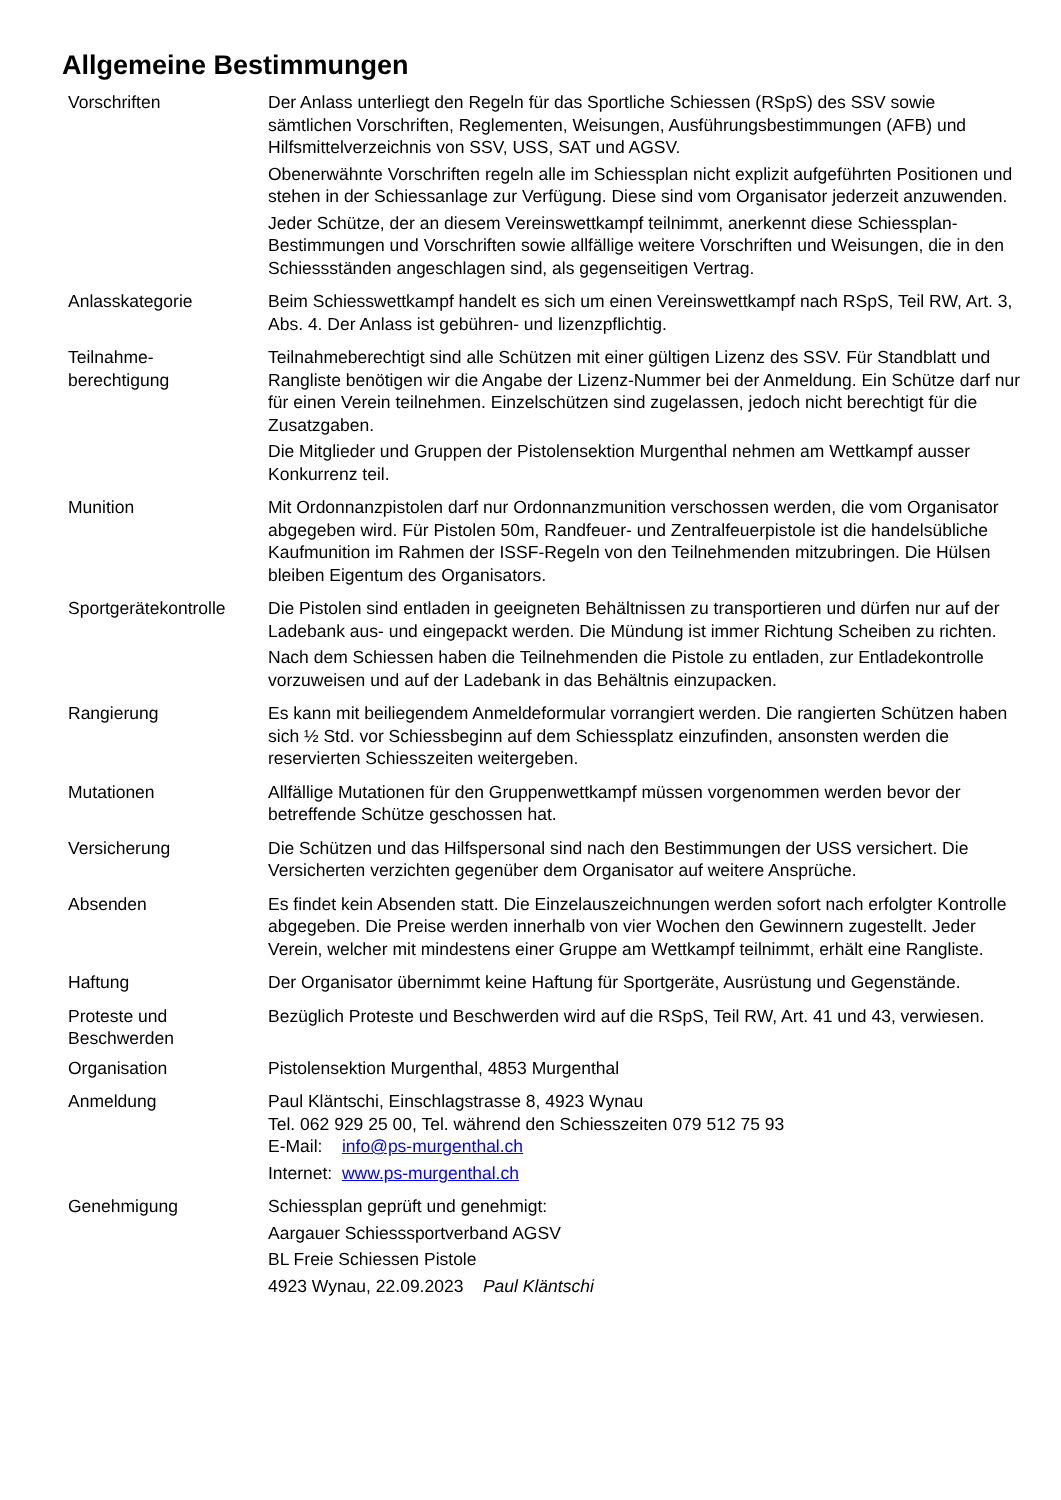Allgemeine Bestimmungen
Vorschriften Der Anlass unterliegt den Regeln für das Sportliche Schiessen (RSpS) des SSV sowie sämtlichen Vorschriften, Reglementen, Weisungen, Ausführungsbestimmungen (AFB) und Hilfsmittelverzeichnis von SSV, USS, SAT und AGSV.
Obenerwähnte Vorschriften regeln alle im Schiessplan nicht explizit aufgeführten Positionen und stehen in der Schiessanlage zur Verfügung. Diese sind vom Organisator jederzeit anzuwenden.
Jeder Schütze, der an diesem Vereinswettkampf teilnimmt, anerkennt diese Schiessplan-Bestimmungen und Vorschriften sowie allfällige weitere Vorschriften und Weisungen, die in den Schiessständen angeschlagen sind, als gegenseitigen Vertrag.
Anlasskategorie Beim Schiesswettkampf handelt es sich um einen Vereinswettkampf nach RSpS, Teil RW, Art. 3, Abs. 4. Der Anlass ist gebühren- und lizenzpflichtig.
Teilnahme-
berechtigung
Teilnahmeberechtigt sind alle Schützen mit einer gültigen Lizenz des SSV. Für Standblatt und Rangliste benötigen wir die Angabe der Lizenz-Nummer bei der Anmeldung. Ein Schütze darf nur für einen Verein teilnehmen. Einzelschützen sind zugelassen, jedoch nicht berechtigt für die Zusatzgaben.
Die Mitglieder und Gruppen der Pistolensektion Murgenthal nehmen am Wettkampf ausser Konkurrenz teil.
Munition Mit Ordonnanzpistolen darf nur Ordonnanzmunition verschossen werden, die vom Organisator abgegeben wird. Für Pistolen 50m, Randfeuer- und Zentralfeuerpistole ist die handelsübliche Kaufmunition im Rahmen der ISSF-Regeln von den Teilnehmenden mitzubringen. Die Hülsen bleiben Eigentum des Organisators.
Sportgerätekontrolle
Die Pistolen sind entladen in geeigneten Behältnissen zu transportieren und dürfen nur auf der Ladebank aus- und eingepackt werden. Die Mündung ist immer Richtung Scheiben zu richten.
Nach dem Schiessen haben die Teilnehmenden die Pistole zu entladen, zur Entladekontrolle vorzuweisen und auf der Ladebank in das Behältnis einzupacken.
Rangierung Es kann mit beiliegendem Anmeldeformular vorrangiert werden. Die rangierten Schützen haben sich ½ Std. vor Schiessbeginn auf dem Schiessplatz einzufinden, ansonsten werden die reservierten Schiesszeiten weitergeben.
Mutationen Allfällige Mutationen für den Gruppenwettkampf müssen vorgenommen werden bevor der betreffende Schütze geschossen hat.
Versicherung Die Schützen und das Hilfspersonal sind nach den Bestimmungen der USS versichert. Die Versicherten verzichten gegenüber dem Organisator auf weitere Ansprüche.
Absenden Es findet kein Absenden statt. Die Einzelauszeichnungen werden sofort nach erfolgter Kontrolle abgegeben. Die Preise werden innerhalb von vier Wochen den Gewinnern zugestellt. Jeder Verein, welcher mit mindestens einer Gruppe am Wettkampf teilnimmt, erhält eine Rangliste.
Haftung Der Organisator übernimmt keine Haftung für Sportgeräte, Ausrüstung und Gegenstände.
Proteste und
Beschwerden
Bezüglich Proteste und Beschwerden wird auf die RSpS, Teil RW, Art. 41 und 43, verwiesen.
Organisation Pistolensektion Murgenthal, 4853 Murgenthal
Anmeldung Paul Kläntschi, Einschlagstrasse 8, 4923 Wynau
Tel. 062 929 25 00, Tel. während den Schiesszeiten 079 512 75 93
E-Mail: info@ps-murgenthal.ch
Internet: www.ps-murgenthal.ch
Genehmigung Schiessplan geprüft und genehmigt:
Aargauer Schiesssportverband AGSV
BL Freie Schiessen Pistole
4923 Wynau, 22.09.2023 Paul Kläntschi